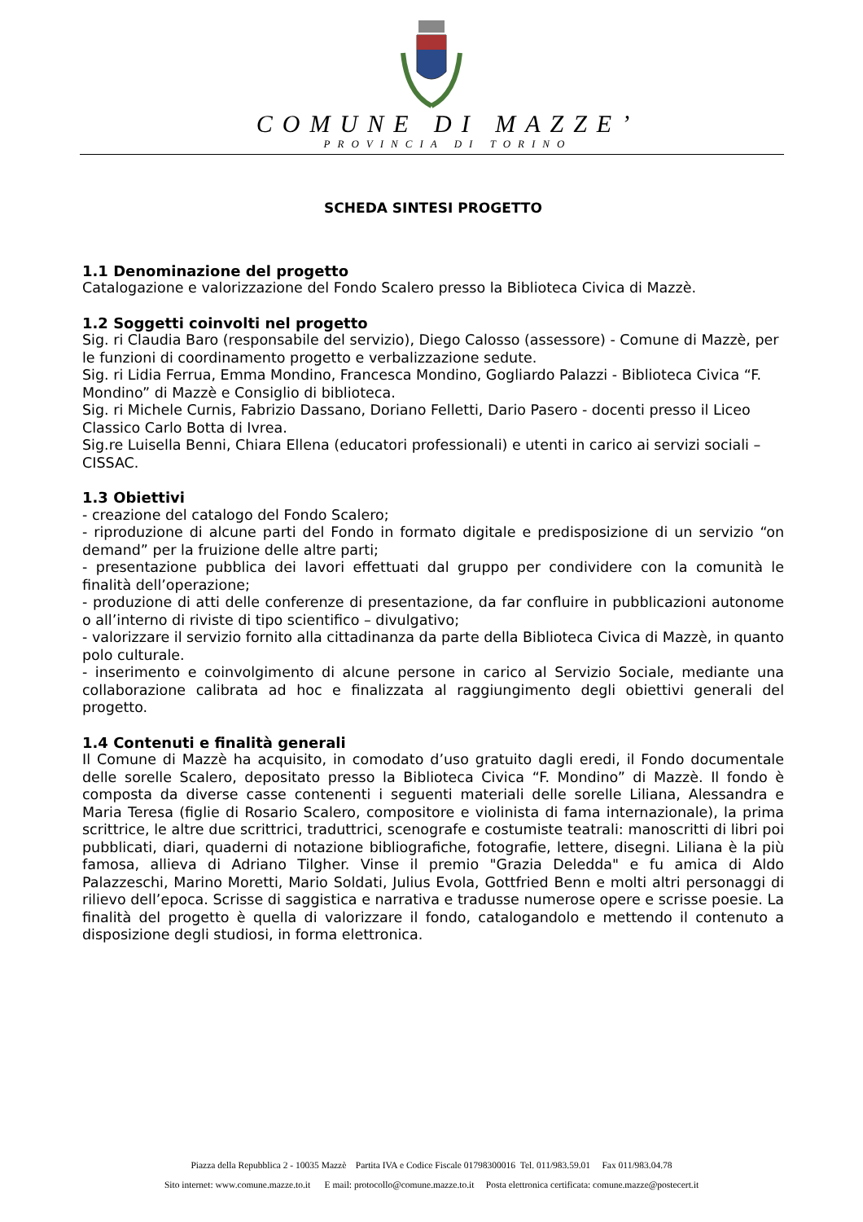COMUNE DI MAZZE’
PROVINCIA DI TORINO
SCHEDA SINTESI PROGETTO
1.1 Denominazione del progetto
Catalogazione e valorizzazione del Fondo Scalero presso la Biblioteca Civica di Mazzè.
1.2 Soggetti coinvolti nel progetto
Sig. ri Claudia Baro (responsabile del servizio), Diego Calosso (assessore) - Comune di Mazzè, per le funzioni di coordinamento progetto e verbalizzazione sedute.
Sig. ri Lidia Ferrua, Emma Mondino, Francesca Mondino, Gogliardo Palazzi - Biblioteca Civica “F. Mondino” di Mazzè e Consiglio di biblioteca.
Sig. ri Michele Curnis, Fabrizio Dassano, Doriano Felletti, Dario Pasero - docenti presso il Liceo Classico Carlo Botta di Ivrea.
Sig.re Luisella Benni, Chiara Ellena (educatori professionali) e utenti in carico ai servizi sociali – CISSAC.
1.3 Obiettivi
- creazione del catalogo del Fondo Scalero;
- riproduzione di alcune parti del Fondo in formato digitale e predisposizione di un servizio “on demand” per la fruizione delle altre parti;
- presentazione pubblica dei lavori effettuati dal gruppo per condividere con la comunità le finalità dell’operazione;
- produzione di atti delle conferenze di presentazione, da far confluire in pubblicazioni autonome o all’interno di riviste di tipo scientifico – divulgativo;
- valorizzare il servizio fornito alla cittadinanza da parte della Biblioteca Civica di Mazzè, in quanto polo culturale.
- inserimento e coinvolgimento di alcune persone in carico al Servizio Sociale, mediante una collaborazione calibrata ad hoc e finalizzata al raggiungimento degli obiettivi generali del progetto.
1.4 Contenuti e finalità generali
Il Comune di Mazzè ha acquisito, in comodato d’uso gratuito dagli eredi, il Fondo documentale delle sorelle Scalero, depositato presso la Biblioteca Civica “F. Mondino” di Mazzè. Il fondo è composta da diverse casse contenenti i seguenti materiali delle sorelle Liliana, Alessandra e Maria Teresa (figlie di Rosario Scalero, compositore e violinista di fama internazionale), la prima scrittrice, le altre due scrittrici, traduttrici, scenografe e costumiste teatrali: manoscritti di libri poi pubblicati, diari, quaderni di notazione bibliografiche, fotografie, lettere, disegni. Liliana è la più famosa, allieva di Adriano Tilgher. Vinse il premio "Grazia Deledda" e fu amica di Aldo Palazzeschi, Marino Moretti, Mario Soldati, Julius Evola, Gottfried Benn e molti altri personaggi di rilievo dell’epoca. Scrisse di saggistica e narrativa e tradusse numerose opere e scrisse poesie. La finalità del progetto è quella di valorizzare il fondo, catalogandolo e mettendo il contenuto a disposizione degli studiosi, in forma elettronica.
Piazza della Repubblica 2 - 10035 Mazzè Partita IVA e Codice Fiscale 01798300016 Tel. 011/983.59.01 Fax 011/983.04.78
Sito internet: www.comune.mazze.to.it E mail: protocollo@comune.mazze.to.it Posta elettronica certificata: comune.mazze@postecert.it